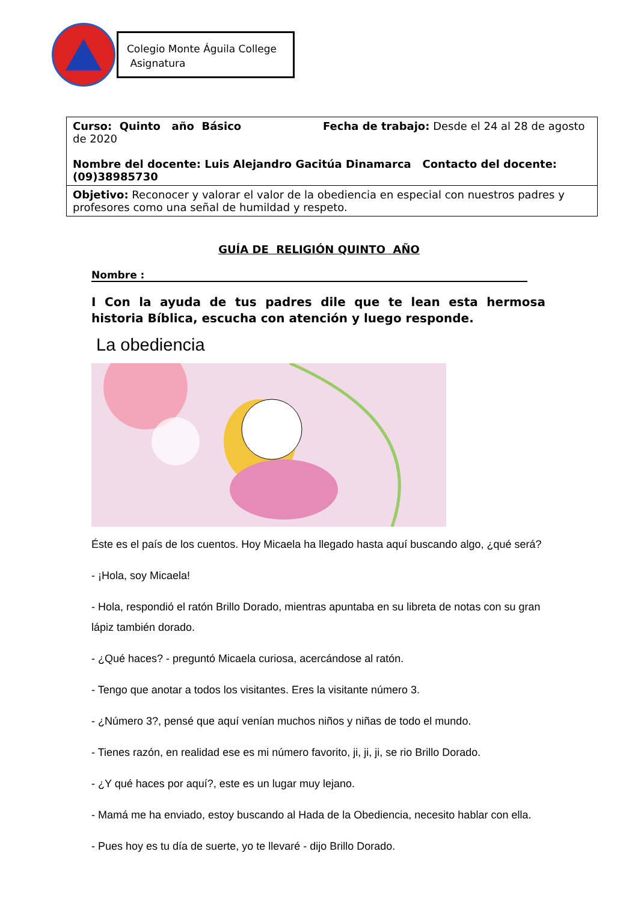Colegio Monte Águila College
Asignatura
| Curso: Quinto año Básico Fecha de trabajo: Desde el 24 al 28 de agosto de 2020 Nombre del docente: Luis Alejandro Gacitúa Dinamarca Contacto del docente: (09)38985730 |
| Objetivo: Reconocer y valorar el valor de la obediencia en especial con nuestros padres y profesores como una señal de humildad y respeto. |
GUÍA DE RELIGIÓN QUINTO AÑO
Nombre :
I Con la ayuda de tus padres dile que te lean esta hermosa historia Bíblica, escucha con atención y luego responde.
La obediencia
Éste es el país de los cuentos. Hoy Micaela ha llegado hasta aquí buscando algo, ¿qué será?
- ¡Hola, soy Micaela!
- Hola, respondió el ratón Brillo Dorado, mientras apuntaba en su libreta de notas con su gran lápiz también dorado.
- ¿Qué haces? - preguntó Micaela curiosa, acercándose al ratón.
- Tengo que anotar a todos los visitantes. Eres la visitante número 3.
- ¿Número 3?, pensé que aquí venían muchos niños y niñas de todo el mundo.
- Tienes razón, en realidad ese es mi número favorito, ji, ji, ji, se rio Brillo Dorado.
- ¿Y qué haces por aquí?, este es un lugar muy lejano.
- Mamá me ha enviado, estoy buscando al Hada de la Obediencia, necesito hablar con ella.
- Pues hoy es tu día de suerte, yo te llevaré - dijo Brillo Dorado.